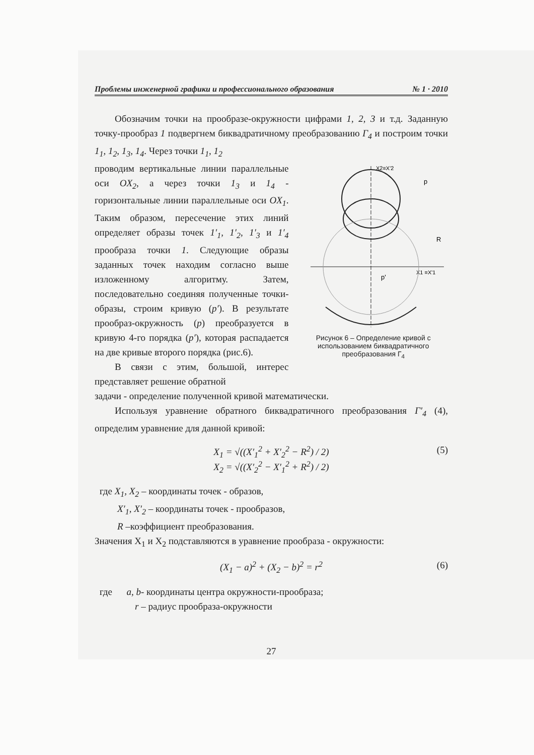Проблемы инженерной графики и профессионального образования № 1 · 2010
Обозначим точки на прообразе-окружности цифрами 1, 2, 3 и т.д. Заданную точку-прообраз 1 подвергнем биквадратичному преобразованию Г<sub>4</sub> и построим точки 1<sub>1</sub>, 1<sub>2</sub>, 1<sub>3</sub>, 1<sub>4</sub>. Через точки 1<sub>1</sub>, 1<sub>2</sub>
проводим вертикальные линии параллельные оси OX<sub>2</sub>, а через точки 1<sub>3</sub> и 1<sub>4</sub> - горизонтальные линии параллельные оси OX<sub>1</sub>. Таким образом, пересечение этих линий определяет образы точек 1′<sub>1</sub>, 1′<sub>2</sub>, 1′<sub>3</sub> и 1′<sub>4</sub> прообраза точки 1. Следующие образы заданных точек находим согласно выше изложенному алгоритму. Затем, последовательно соединяя полученные точки-образы, строим кривую (p′). В результате прообраз-окружность (p) преобразуется в кривую 4-го порядка (p′), которая распадается на две кривые второго порядка (рис.6).
В связи с этим, большой, интерес представляет решение обратной
X2≡X'2
X1 ≡X'1
p
R
p'
Рисунок 6 – Определение кривой с использованием биквадратичного преобразования Г<sub>4</sub>
задачи - определение полученной кривой математически.
Используя уравнение обратного биквадратичного преобразования Г′<sub>4</sub> (4), определим уравнение для данной кривой:
X<sub>1</sub> = √((X′<sub>1</sub><sup>2</sup> + X′<sub>2</sub><sup>2</sup> − R<sup>2</sup>) / 2)
X<sub>2</sub> = √((X′<sub>2</sub><sup>2</sup> − X′<sub>1</sub><sup>2</sup> + R<sup>2</sup>) / 2)
(5)
где X<sub>1</sub>, X<sub>2</sub> – координаты точек - образов,
X′<sub>1</sub>, X′<sub>2</sub> – координаты точек - прообразов,
R –коэффициент преобразования.
Значения X<sub>1</sub> и X<sub>2</sub> подставляются в уравнение прообраза - окружности:
(X<sub>1</sub> − a)<sup>2</sup> + (X<sub>2</sub> − b)<sup>2</sup> = r<sup>2</sup> (6)
где a, b- координаты центра окружности-прообраза;
r – радиус прообраза-окружности
27